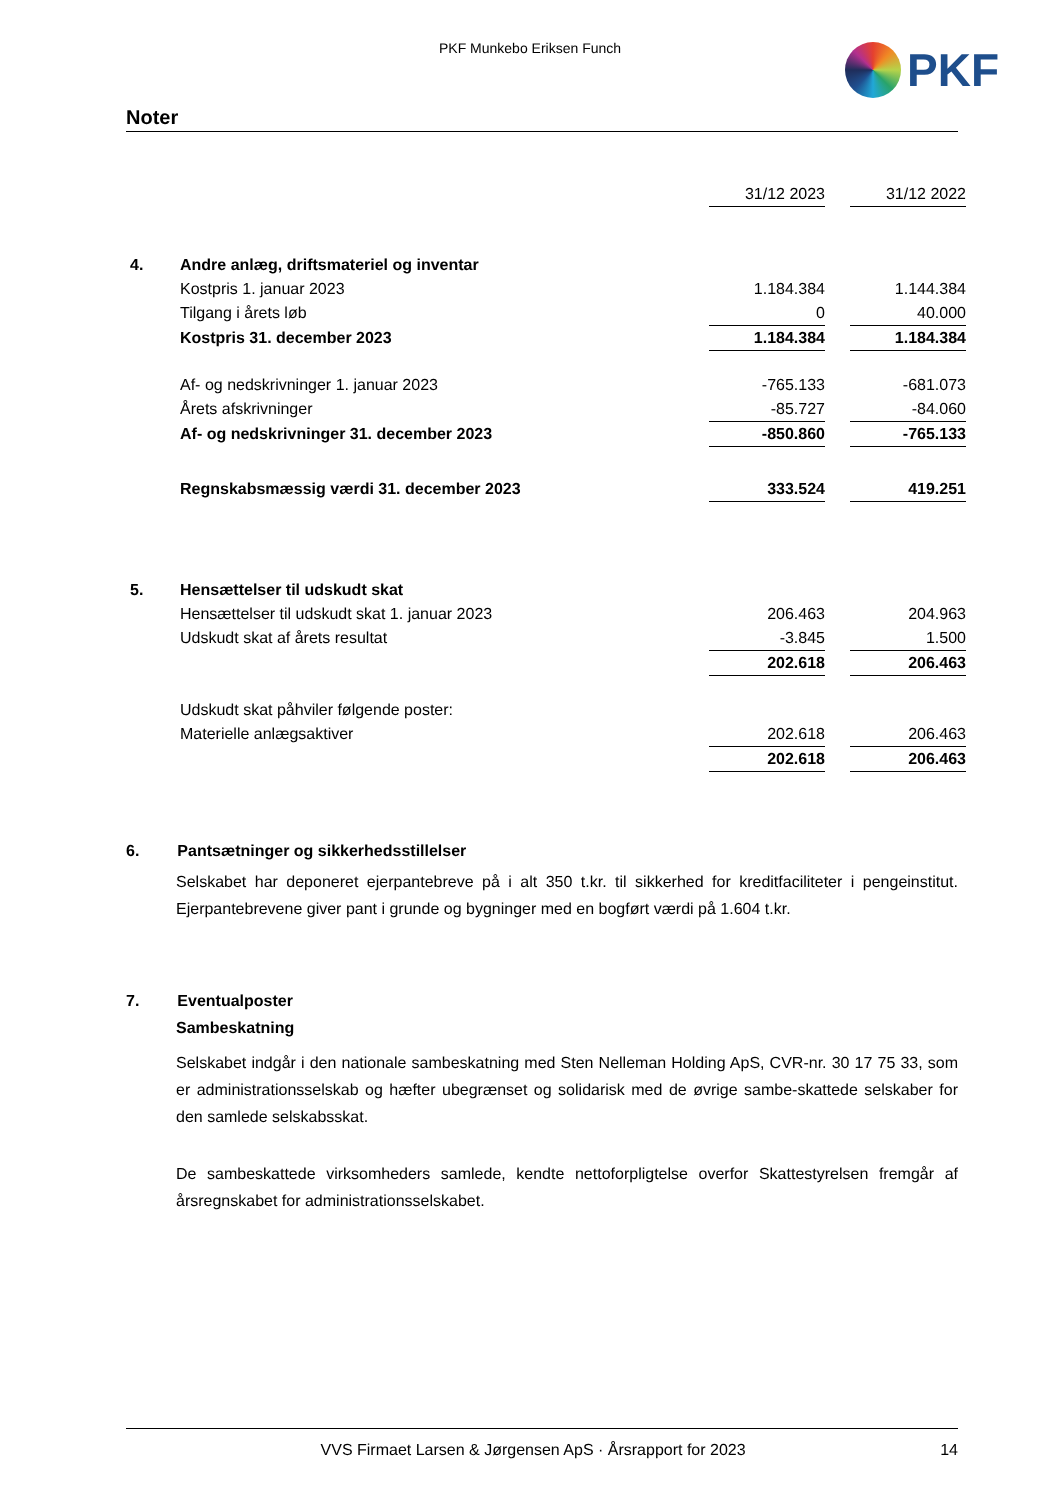PKF Munkebo Eriksen Funch
PKF
Noter
| | | 31/12 2023 | | 31/12 2022 |
| --- | --- | --- | --- | --- |
| 4. | Andre anlæg, driftsmateriel og inventar | | | |
| | Kostpris 1. januar 2023 | 1.184.384 | | 1.144.384 |
| | Tilgang i årets løb | 0 | | 40.000 |
| | Kostpris 31. december 2023 | 1.184.384 | | 1.184.384 |
| | Af- og nedskrivninger 1. januar 2023 | -765.133 | | -681.073 |
| | Årets afskrivninger | -85.727 | | -84.060 |
| | Af- og nedskrivninger 31. december 2023 | -850.860 | | -765.133 |
| | Regnskabsmæssig værdi 31. december 2023 | 333.524 | | 419.251 |
| 5. | Hensættelser til udskudt skat | | | |
| | Hensættelser til udskudt skat 1. januar 2023 | 206.463 | | 204.963 |
| | Udskudt skat af årets resultat | -3.845 | | 1.500 |
| | | 202.618 | | 206.463 |
| | Udskudt skat påhviler følgende poster: | | | |
| | Materielle anlægsaktiver | 202.618 | | 206.463 |
| | | 202.618 | | 206.463 |
6. Pantsætninger og sikkerhedsstillelser
Selskabet har deponeret ejerpantebreve på i alt 350 t.kr. til sikkerhed for kreditfaciliteter i pengeinstitut. Ejerpantebrevene giver pant i grunde og bygninger med en bogført værdi på 1.604 t.kr.
7. Eventualposter
Sambeskatning
Selskabet indgår i den nationale sambeskatning med Sten Nelleman Holding ApS, CVR-nr. 30 17 75 33, som er administrationsselskab og hæfter ubegrænset og solidarisk med de øvrige sambe-skattede selskaber for den samlede selskabsskat.
De sambeskattede virksomheders samlede, kendte nettoforpligtelse overfor Skattestyrelsen fremgår af årsregnskabet for administrationsselskabet.
VVS Firmaet Larsen & Jørgensen ApS · Årsrapport for 2023 14